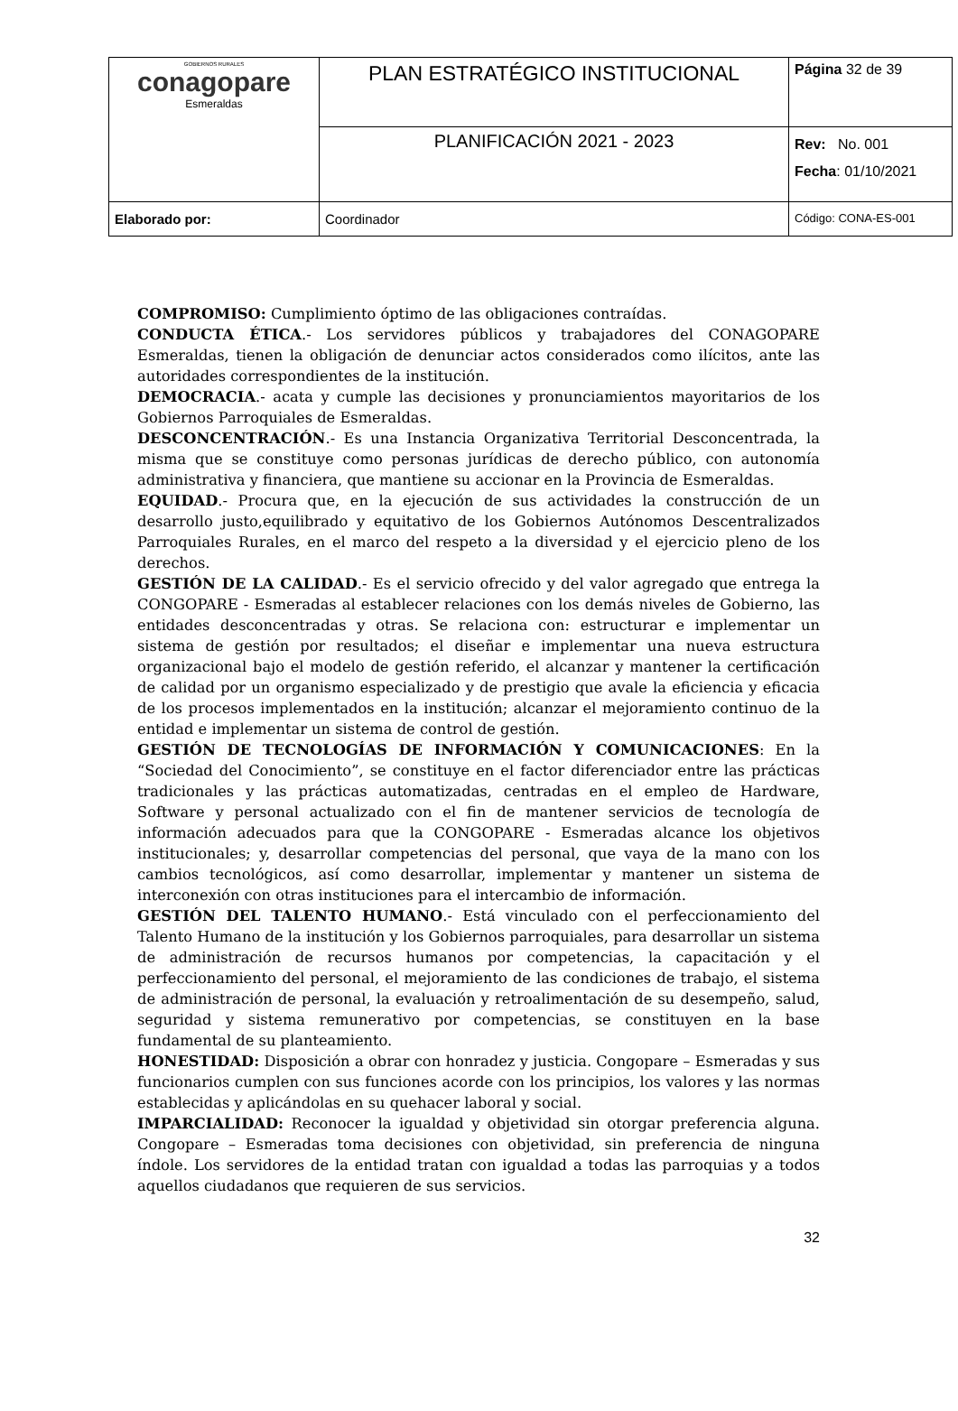| GOBIERNOS RURALES conagopare Esmeraldas | PLAN ESTRATÉGICO INSTITUCIONAL | Página 32 de 39 |
| | PLANIFICACIÓN 2021 - 2023 | Rev: No. 001 Fecha : 01/10/2021 |
| Elaborado por: | Coordinador | Código: CONA-ES-001 |
COMPROMISO: Cumplimiento óptimo de las obligaciones contraídas.
CONDUCTA ÉTICA.- Los servidores públicos y trabajadores del CONAGOPARE Esmeraldas, tienen la obligación de denunciar actos considerados como ilícitos, ante las autoridades correspondientes de la institución.
DEMOCRACIA.- acata y cumple las decisiones y pronunciamientos mayoritarios de los Gobiernos Parroquiales de Esmeraldas.
DESCONCENTRACIÓN.- Es una Instancia Organizativa Territorial Desconcentrada, la misma que se constituye como personas jurídicas de derecho público, con autonomía administrativa y financiera, que mantiene su accionar en la Provincia de Esmeraldas.
EQUIDAD.- Procura que, en la ejecución de sus actividades la construcción de un desarrollo justo,equilibrado y equitativo de los Gobiernos Autónomos Descentralizados Parroquiales Rurales, en el marco del respeto a la diversidad y el ejercicio pleno de los derechos.
GESTIÓN DE LA CALIDAD.- Es el servicio ofrecido y del valor agregado que entrega la CONGOPARE - Esmeradas al establecer relaciones con los demás niveles de Gobierno, las entidades desconcentradas y otras. Se relaciona con: estructurar e implementar un sistema de gestión por resultados; el diseñar e implementar una nueva estructura organizacional bajo el modelo de gestión referido, el alcanzar y mantener la certificación de calidad por un organismo especializado y de prestigio que avale la eficiencia y eficacia de los procesos implementados en la institución; alcanzar el mejoramiento continuo de la entidad e implementar un sistema de control de gestión.
GESTIÓN DE TECNOLOGÍAS DE INFORMACIÓN Y COMUNICACIONES: En la “Sociedad del Conocimiento”, se constituye en el factor diferenciador entre las prácticas tradicionales y las prácticas automatizadas, centradas en el empleo de Hardware, Software y personal actualizado con el fin de mantener servicios de tecnología de información adecuados para que la CONGOPARE - Esmeradas alcance los objetivos institucionales; y, desarrollar competencias del personal, que vaya de la mano con los cambios tecnológicos, así como desarrollar, implementar y mantener un sistema de interconexión con otras instituciones para el intercambio de información.
GESTIÓN DEL TALENTO HUMANO.- Está vinculado con el perfeccionamiento del Talento Humano de la institución y los Gobiernos parroquiales, para desarrollar un sistema de administración de recursos humanos por competencias, la capacitación y el perfeccionamiento del personal, el mejoramiento de las condiciones de trabajo, el sistema de administración de personal, la evaluación y retroalimentación de su desempeño, salud, seguridad y sistema remunerativo por competencias, se constituyen en la base fundamental de su planteamiento.
HONESTIDAD: Disposición a obrar con honradez y justicia. Congopare – Esmeradas y sus funcionarios cumplen con sus funciones acorde con los principios, los valores y las normas establecidas y aplicándolas en su quehacer laboral y social.
IMPARCIALIDAD: Reconocer la igualdad y objetividad sin otorgar preferencia alguna. Congopare – Esmeradas toma decisiones con objetividad, sin preferencia de ninguna índole. Los servidores de la entidad tratan con igualdad a todas las parroquias y a todos aquellos ciudadanos que requieren de sus servicios.
32